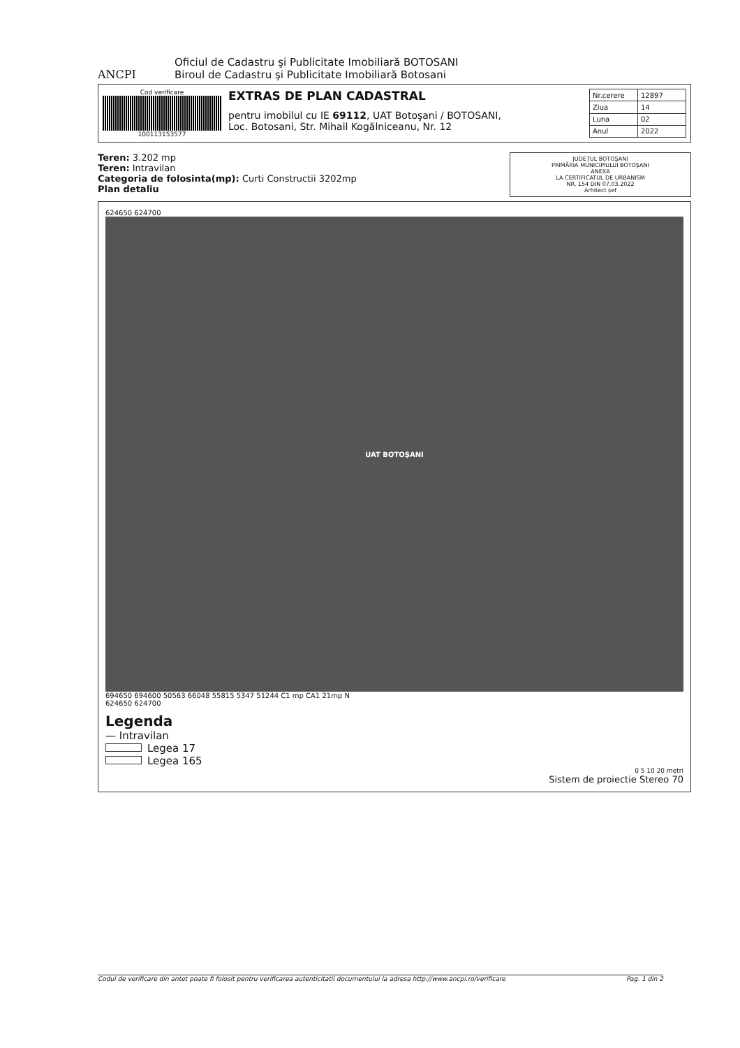ANCPI
Oficiul de Cadastru şi Publicitate Imobiliară BOTOSANI
Biroul de Cadastru şi Publicitate Imobiliară Botosani
Cod verificare
100113153577
EXTRAS DE PLAN CADASTRAL
pentru imobilul cu IE 69112, UAT Botoşani / BOTOSANI,
Loc. Botosani, Str. Mihail Kogălniceanu, Nr. 12
| Nr.cerere | 12897 |
| Ziua | 14 |
| Luna | 02 |
| Anul | 2022 |
Teren: 3.202 mp
Teren: Intravilan
Categoria de folosinta(mp): Curti Constructii 3202mp
Plan detaliu
JUDEŢUL BOTOŞANI
PRIMĂRIA MUNICIPIULUI BOTOŞANI
ANEXA
LA CERTIFICATUL DE URBANISM
NR. 154 DIN 07.03.2022
Arhitect şef
624650 624700
UAT BOTOŞANI
694650 694600 50563 66048 55815 5347 51244 C1 mp CA1 21mp N
624650 624700
Legenda
— Intravilan
Legea 17
Legea 165
0 5 10 20 metri
Sistem de proiectie Stereo 70
Codul de verificare din antet poate fi folosit pentru verificarea autenticitatii documentului la adresa http://www.ancpi.ro/verificare Pag. 1 din 2